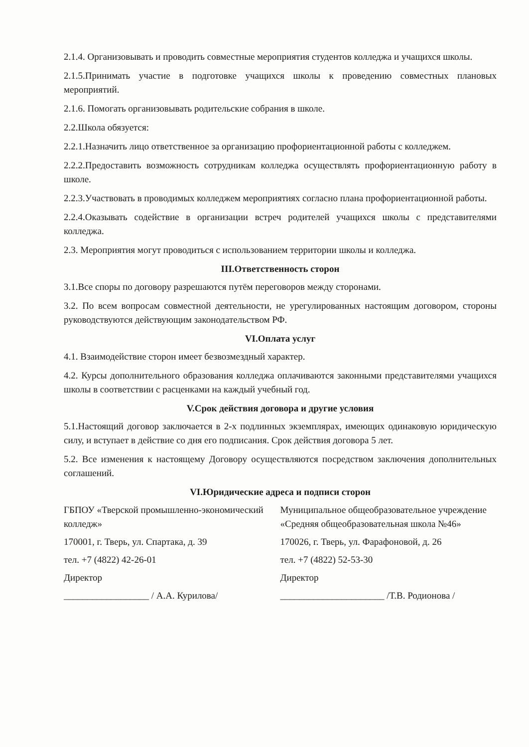2.1.4. Организовывать и проводить совместные мероприятия студентов колледжа и учащихся школы.
2.1.5.Принимать участие в подготовке учащихся школы к проведению совместных плановых мероприятий.
2.1.6. Помогать организовывать родительские собрания в школе.
2.2.Школа обязуется:
2.2.1.Назначить лицо ответственное за организацию профориентационной работы с колледжем.
2.2.2.Предоставить возможность сотрудникам колледжа осуществлять профориентационную работу в школе.
2.2.3.Участвовать в проводимых колледжем мероприятиях согласно плана профориентационной работы.
2.2.4.Оказывать содействие в организации встреч родителей учащихся школы с представителями колледжа.
2.3. Мероприятия могут проводиться с использованием территории школы и колледжа.
III.Ответственность сторон
3.1.Все споры по договору разрешаются путём переговоров между сторонами.
3.2. По всем вопросам совместной деятельности, не урегулированных настоящим договором, стороны руководствуются действующим законодательством РФ.
VI.Оплата услуг
4.1. Взаимодействие сторон имеет безвозмездный характер.
4.2. Курсы дополнительного образования колледжа оплачиваются законными представителями учащихся школы в соответствии с расценками на каждый учебный год.
V.Срок действия договора и другие условия
5.1.Настоящий договор заключается в 2-х подлинных экземплярах, имеющих одинаковую юридическую силу, и вступает в действие со дня его подписания. Срок действия договора 5 лет.
5.2. Все изменения к настоящему Договору осуществляются посредством заключения дополнительных соглашений.
VI.Юридические адреса и подписи сторон
ГБПОУ «Тверской промышленно-экономический колледж»
170001, г. Тверь, ул. Спартака, д. 39
тел. +7 (4822) 42-26-01
Директор
__________________ / А.А. Курилова/
Муниципальное общеобразовательное учреждение «Средняя общеобразовательная школа №46»
170026, г. Тверь, ул. Фарафоновой, д. 26
тел. +7 (4822) 52-53-30
Директор
______________________ /Т.В. Родионова /